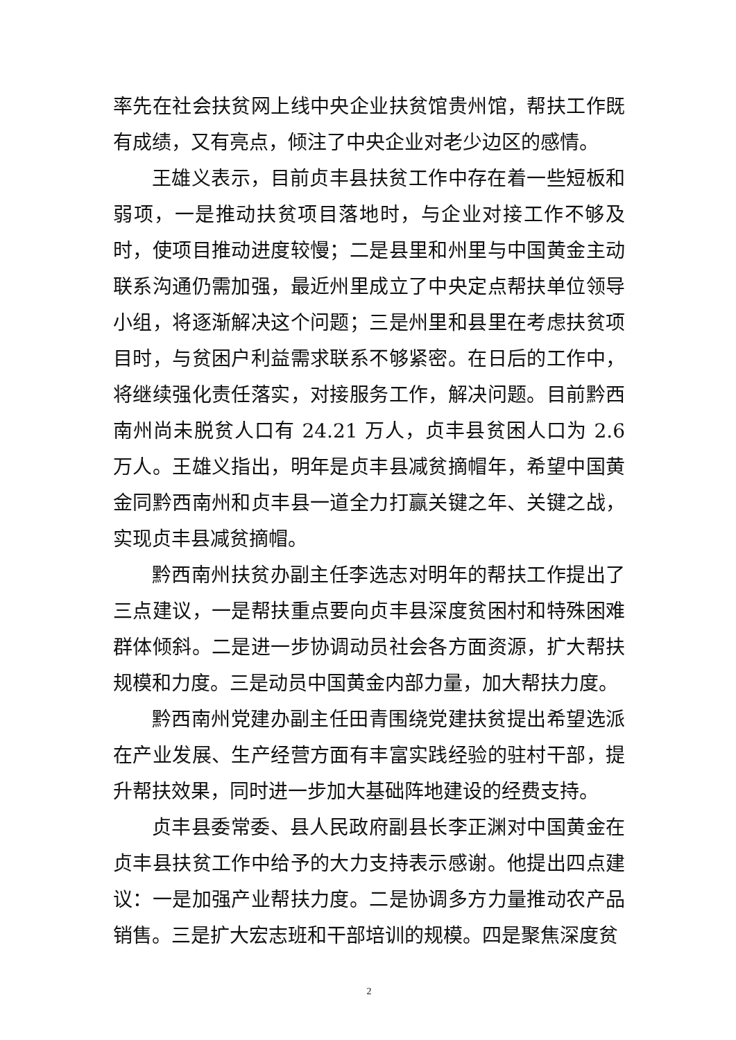率先在社会扶贫网上线中央企业扶贫馆贵州馆，帮扶工作既有成绩，又有亮点，倾注了中央企业对老少边区的感情。
王雄义表示，目前贞丰县扶贫工作中存在着一些短板和弱项，一是推动扶贫项目落地时，与企业对接工作不够及时，使项目推动进度较慢；二是县里和州里与中国黄金主动联系沟通仍需加强，最近州里成立了中央定点帮扶单位领导小组，将逐渐解决这个问题；三是州里和县里在考虑扶贫项目时，与贫困户利益需求联系不够紧密。在日后的工作中，将继续强化责任落实，对接服务工作，解决问题。目前黔西南州尚未脱贫人口有 24.21 万人，贞丰县贫困人口为 2.6 万人。王雄义指出，明年是贞丰县减贫摘帽年，希望中国黄金同黔西南州和贞丰县一道全力打赢关键之年、关键之战，实现贞丰县减贫摘帽。
黔西南州扶贫办副主任李选志对明年的帮扶工作提出了三点建议，一是帮扶重点要向贞丰县深度贫困村和特殊困难群体倾斜。二是进一步协调动员社会各方面资源，扩大帮扶规模和力度。三是动员中国黄金内部力量，加大帮扶力度。
黔西南州党建办副主任田青围绕党建扶贫提出希望选派在产业发展、生产经营方面有丰富实践经验的驻村干部，提升帮扶效果，同时进一步加大基础阵地建设的经费支持。
贞丰县委常委、县人民政府副县长李正渊对中国黄金在贞丰县扶贫工作中给予的大力支持表示感谢。他提出四点建议：一是加强产业帮扶力度。二是协调多方力量推动农产品销售。三是扩大宏志班和干部培训的规模。四是聚焦深度贫
2